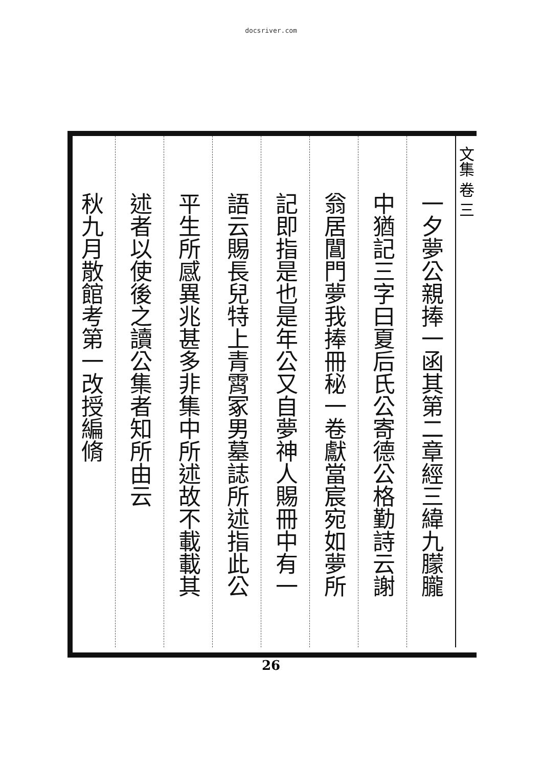docsriver.com
文集 卷 三
一夕夢公親捧一函其第二章經三緯九朦朧
中猶記三字曰夏后氏公寄德公格勤詩云謝
翁居閶門夢我捧冊秘一卷獻當宸宛如夢所
記即指是也是年公又自夢神人賜冊中有一
語云賜長兒特上青霄冢男墓誌所述指此公
平生所感異兆甚多非集中所述故不載載其
述者以使後之讀公集者知所由云
秋九月散館考第一改授編脩
26